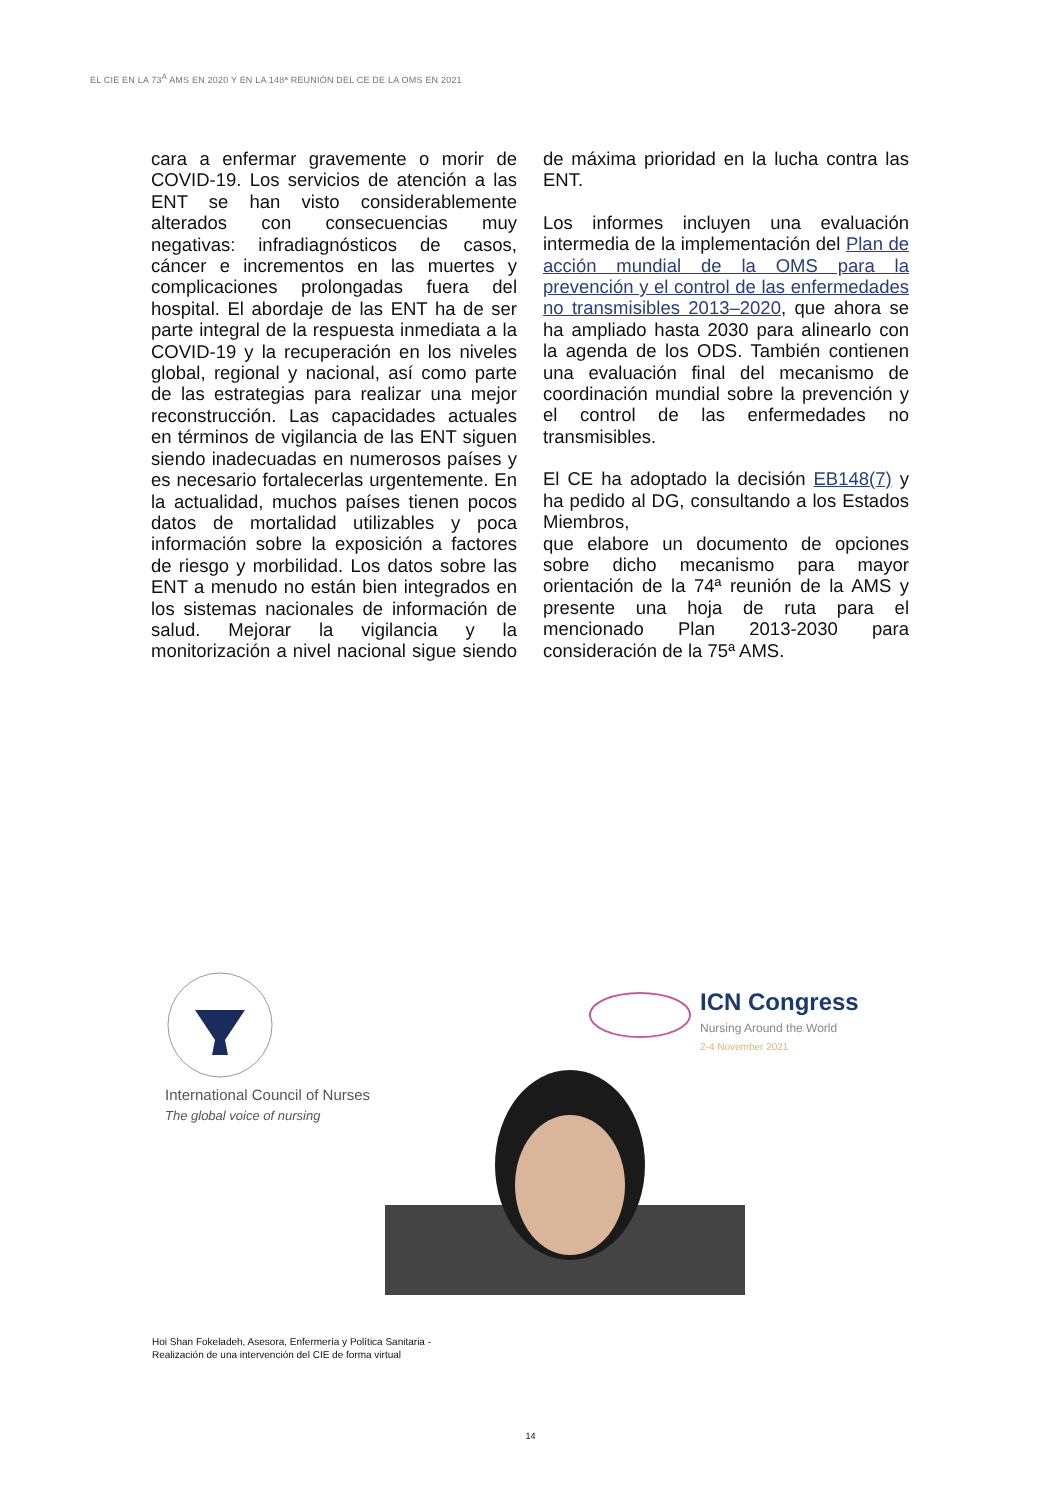EL CIE EN LA 73<sup>A</sup> AMS EN 2020 Y EN LA 148ª REUNIÓN DEL CE DE LA OMS EN 2021
cara a enfermar gravemente o morir de COVID-19. Los servicios de atención a las ENT se han visto considerablemente alterados con consecuencias muy negativas: infradiagnósticos de casos, cáncer e incrementos en las muertes y complicaciones prolongadas fuera del hospital. El abordaje de las ENT ha de ser parte integral de la respuesta inmediata a la COVID-19 y la recuperación en los niveles global, regional y nacional, así como parte de las estrategias para realizar una mejor reconstrucción. Las capacidades actuales en términos de vigilancia de las ENT siguen siendo inadecuadas en numerosos países y es necesario fortalecerlas urgentemente. En la actualidad, muchos países tienen pocos datos de mortalidad utilizables y poca información sobre la exposición a factores de riesgo y morbilidad. Los datos sobre las ENT a menudo no están bien integrados en los sistemas nacionales de información de salud. Mejorar la vigilancia y la monitorización a nivel nacional sigue siendo de máxima prioridad en la lucha contra las ENT.
Los informes incluyen una evaluación intermedia de la implementación del Plan de acción mundial de la OMS para la prevención y el control de las enfermedades no transmisibles 2013–2020, que ahora se ha ampliado hasta 2030 para alinearlo con la agenda de los ODS. También contienen una evaluación final del mecanismo de coordinación mundial sobre la prevención y el control de las enfermedades no transmisibles.
El CE ha adoptado la decisión EB148(7) y ha pedido al DG, consultando a los Estados Miembros,
que elabore un documento de opciones sobre dicho mecanismo para mayor orientación de la 74ª reunión de la AMS y presente una hoja de ruta para el mencionado Plan 2013-2030 para consideración de la 75ª AMS.
International Council of Nurses
The global voice of nursing
ICN Congress
Nursing Around the World
2-4 November 2021
Hoi Shan Fokeladeh, Asesora, Enfermería y Política Sanitaria -
Realización de una intervención del CIE de forma virtual
14